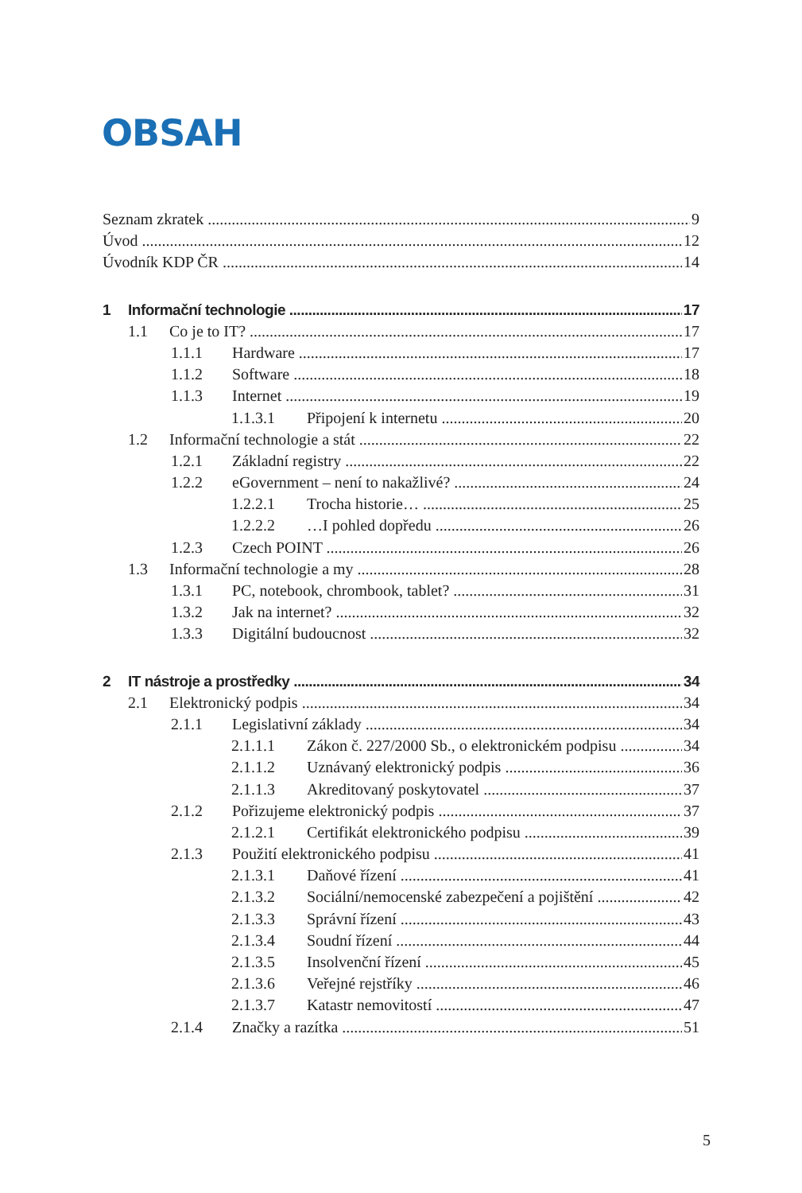OBSAH
Seznam zkratek 9
Úvod 12
Úvodník KDP ČR 14
1 Informační technologie 17
1.1 Co je to IT? 17
1.1.1 Hardware 17
1.1.2 Software 18
1.1.3 Internet 19
1.1.3.1 Připojení k internetu 20
1.2 Informační technologie a stát 22
1.2.1 Základní registry 22
1.2.2 eGovernment – není to nakažlivé? 24
1.2.2.1 Trocha historie… 25
1.2.2.2 …I pohled dopředu 26
1.2.3 Czech POINT 26
1.3 Informační technologie a my 28
1.3.1 PC, notebook, chrombook, tablet? 31
1.3.2 Jak na internet? 32
1.3.3 Digitální budoucnost 32
2 IT nástroje a prostředky 34
2.1 Elektronický podpis 34
2.1.1 Legislativní základy 34
2.1.1.1 Zákon č. 227/2000 Sb., o elektronickém podpisu 34
2.1.1.2 Uznávaný elektronický podpis 36
2.1.1.3 Akreditovaný poskytovatel 37
2.1.2 Pořizujeme elektronický podpis 37
2.1.2.1 Certifikát elektronického podpisu 39
2.1.3 Použití elektronického podpisu 41
2.1.3.1 Daňové řízení 41
2.1.3.2 Sociální/nemocenské zabezpečení a pojištění 42
2.1.3.3 Správní řízení 43
2.1.3.4 Soudní řízení 44
2.1.3.5 Insolvenční řízení 45
2.1.3.6 Veřejné rejstříky 46
2.1.3.7 Katastr nemovitostí 47
2.1.4 Značky a razítka 51
5